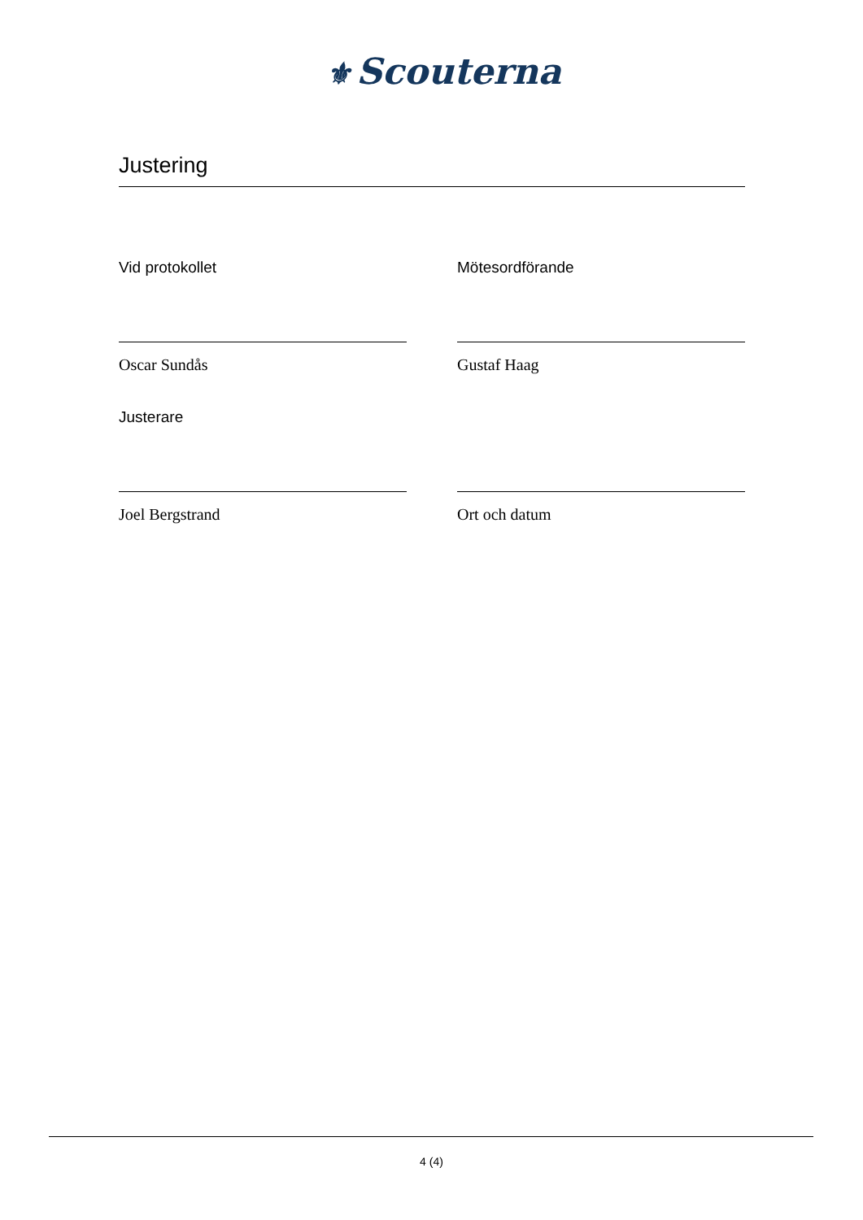⚜ Scouterna
Justering
Vid protokollet
Oscar Sundås
Mötesordförande
Gustaf Haag
Justerare
Joel Bergstrand
Ort och datum
4 (4)